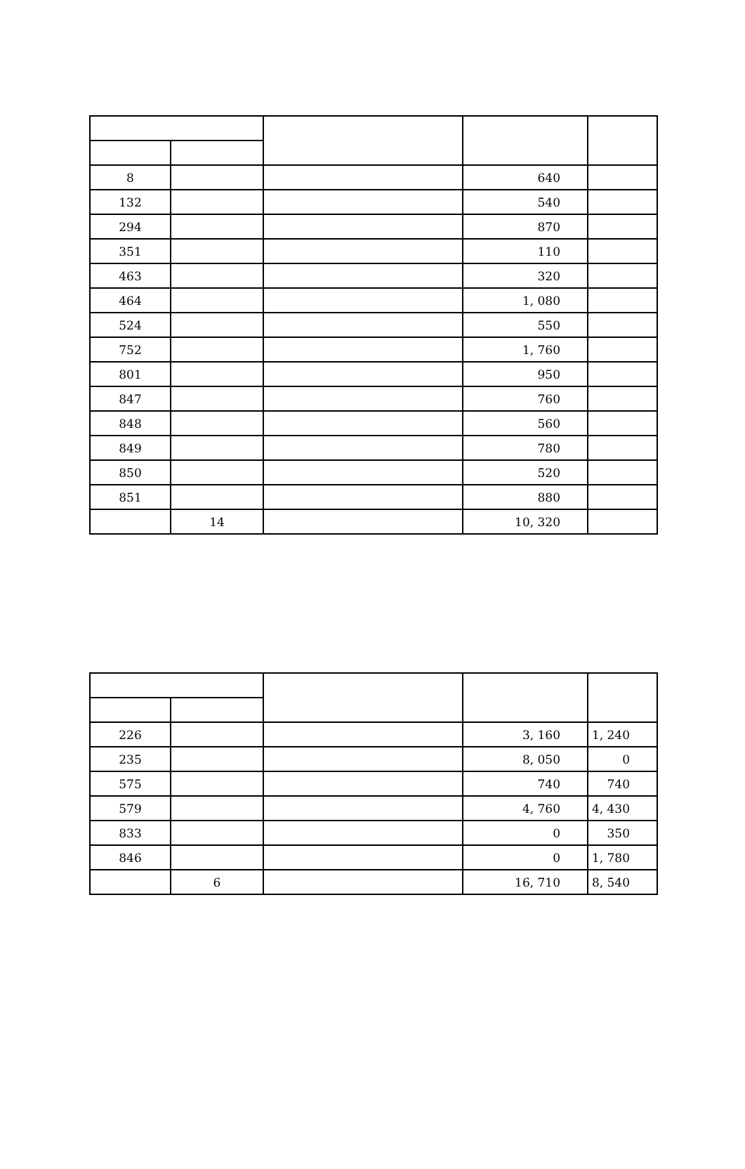| 8 | | | 640 | |
| 132 | | | 540 | |
| 294 | | | 870 | |
| 351 | | | 110 | |
| 463 | | | 320 | |
| 464 | | | 1, 080 | |
| 524 | | | 550 | |
| 752 | | | 1, 760 | |
| 801 | | | 950 | |
| 847 | | | 760 | |
| 848 | | | 560 | |
| 849 | | | 780 | |
| 850 | | | 520 | |
| 851 | | | 880 | |
| | 14 | | 10, 320 | |
| 226 | | | 3, 160 | 1, 240 |
| 235 | | | 8, 050 | 0 |
| 575 | | | 740 | 740 |
| 579 | | | 4, 760 | 4, 430 |
| 833 | | | 0 | 350 |
| 846 | | | 0 | 1, 780 |
| | 6 | | 16, 710 | 8, 540 |